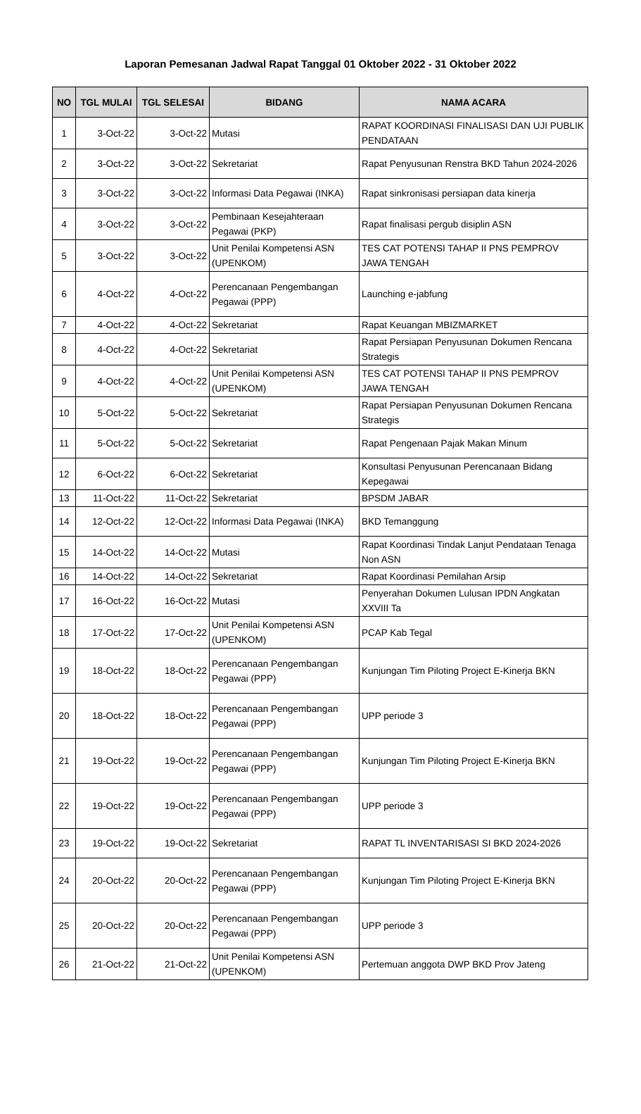Laporan Pemesanan Jadwal Rapat Tanggal 01 Oktober 2022 - 31 Oktober 2022
| NO | TGL MULAI | TGL SELESAI | BIDANG | NAMA ACARA |
| --- | --- | --- | --- | --- |
| 1 | 3-Oct-22 | 3-Oct-22 | Mutasi | RAPAT KOORDINASI FINALISASI DAN UJI PUBLIK PENDATAAN |
| 2 | 3-Oct-22 | 3-Oct-22 | Sekretariat | Rapat Penyusunan Renstra BKD Tahun 2024-2026 |
| 3 | 3-Oct-22 | 3-Oct-22 | Informasi Data Pegawai (INKA) | Rapat sinkronisasi persiapan data kinerja |
| 4 | 3-Oct-22 | 3-Oct-22 | Pembinaan Kesejahteraan Pegawai (PKP) | Rapat finalisasi pergub disiplin ASN |
| 5 | 3-Oct-22 | 3-Oct-22 | Unit Penilai Kompetensi ASN (UPENKOM) | TES CAT POTENSI TAHAP II PNS PEMPROV JAWA TENGAH |
| 6 | 4-Oct-22 | 4-Oct-22 | Perencanaan Pengembangan Pegawai (PPP) | Launching e-jabfung |
| 7 | 4-Oct-22 | 4-Oct-22 | Sekretariat | Rapat Keuangan MBIZMARKET |
| 8 | 4-Oct-22 | 4-Oct-22 | Sekretariat | Rapat Persiapan Penyusunan Dokumen Rencana Strategis |
| 9 | 4-Oct-22 | 4-Oct-22 | Unit Penilai Kompetensi ASN (UPENKOM) | TES CAT POTENSI TAHAP II PNS PEMPROV JAWA TENGAH |
| 10 | 5-Oct-22 | 5-Oct-22 | Sekretariat | Rapat Persiapan Penyusunan Dokumen Rencana Strategis |
| 11 | 5-Oct-22 | 5-Oct-22 | Sekretariat | Rapat Pengenaan Pajak Makan Minum |
| 12 | 6-Oct-22 | 6-Oct-22 | Sekretariat | Konsultasi Penyusunan Perencanaan Bidang Kepegawai |
| 13 | 11-Oct-22 | 11-Oct-22 | Sekretariat | BPSDM JABAR |
| 14 | 12-Oct-22 | 12-Oct-22 | Informasi Data Pegawai (INKA) | BKD Temanggung |
| 15 | 14-Oct-22 | 14-Oct-22 | Mutasi | Rapat Koordinasi Tindak Lanjut Pendataan Tenaga Non ASN |
| 16 | 14-Oct-22 | 14-Oct-22 | Sekretariat | Rapat Koordinasi Pemilahan Arsip |
| 17 | 16-Oct-22 | 16-Oct-22 | Mutasi | Penyerahan Dokumen Lulusan IPDN Angkatan XXVIII Ta |
| 18 | 17-Oct-22 | 17-Oct-22 | Unit Penilai Kompetensi ASN (UPENKOM) | PCAP Kab Tegal |
| 19 | 18-Oct-22 | 18-Oct-22 | Perencanaan Pengembangan Pegawai (PPP) | Kunjungan Tim Piloting Project E-Kinerja BKN |
| 20 | 18-Oct-22 | 18-Oct-22 | Perencanaan Pengembangan Pegawai (PPP) | UPP periode 3 |
| 21 | 19-Oct-22 | 19-Oct-22 | Perencanaan Pengembangan Pegawai (PPP) | Kunjungan Tim Piloting Project E-Kinerja BKN |
| 22 | 19-Oct-22 | 19-Oct-22 | Perencanaan Pengembangan Pegawai (PPP) | UPP periode 3 |
| 23 | 19-Oct-22 | 19-Oct-22 | Sekretariat | RAPAT TL INVENTARISASI SI BKD 2024-2026 |
| 24 | 20-Oct-22 | 20-Oct-22 | Perencanaan Pengembangan Pegawai (PPP) | Kunjungan Tim Piloting Project E-Kinerja BKN |
| 25 | 20-Oct-22 | 20-Oct-22 | Perencanaan Pengembangan Pegawai (PPP) | UPP periode 3 |
| 26 | 21-Oct-22 | 21-Oct-22 | Unit Penilai Kompetensi ASN (UPENKOM) | Pertemuan anggota DWP BKD Prov Jateng |